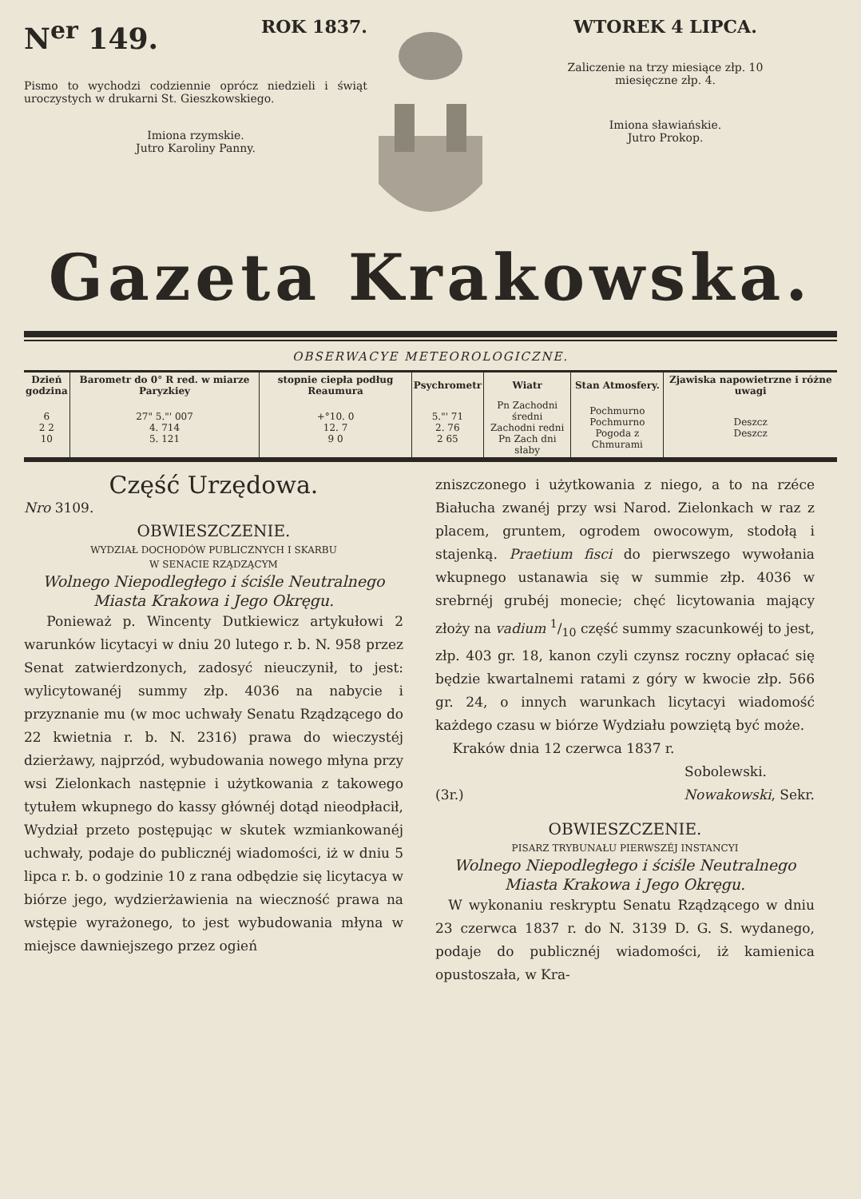N<sup>er</sup> 149. ROK 1837.
Pismo to wychodzi codziennie oprócz niedzieli i świąt uroczystych w drukarni St. Gieszkowskiego.
Imiona rzymskie.
Jutro Karoliny Panny.
WTOREK 4 LIPCA.
Zaliczenie na trzy miesiące złp. 10
miesięczne złp. 4.
Imiona sławiańskie.
Jutro Prokop.
Gazeta Krakowska.
OBSERWACYE METEOROLOGICZNE.
| Dzień godzina | Barometr do 0° R red. w miarze Paryzkiey | stopnie ciepła podług Reaumura | Psychrometr | Wiatr | Stan Atmosfery. | Zjawiska napowietrzne i różne uwagi |
| --- | --- | --- | --- | --- | --- | --- |
| 6 2 2 10 | 27" 5."' 007 4. 714 5. 121 | +°10. 0 12. 7 9 0 | 5."' 71 2. 76 2 65 | Pn Zachodni średni Zachodni redni Pn Zach dni słaby | Pochmurno Pochmurno Pogoda z Chmurami | Deszcz Deszcz |
Część Urzędowa.
Nro 3109.
OBWIESZCZENIE.
WYDZIAŁ DOCHODÓW PUBLICZNYCH I SKARBU
W SENACIE RZĄDZĄCYM
Wolnego Niepodległego i ściśle Neutralnego
Miasta Krakowa i Jego Okręgu.
Ponieważ p. Wincenty Dutkiewicz artykułowi 2 warunków licytacyi w dniu 20 lutego r. b. N. 958 przez Senat zatwierdzonych, zadosyć nieuczynił, to jest: wylicytowanéj summy złp. 4036 na nabycie i przyznanie mu (w moc uchwały Senatu Rządzącego do 22 kwietnia r. b. N. 2316) prawa do wieczystéj dzierżawy, najprzód, wybudowania nowego młyna przy wsi Zielonkach następnie i użytkowania z takowego tytułem wkupnego do kassy głównéj dotąd nieodpłacił, Wydział przeto postępując w skutek wzmiankowanéj uchwały, podaje do publicznéj wiadomości, iż w dniu 5 lipca r. b. o godzinie 10 z rana odbędzie się licytacya w biórze jego, wydzierżawienia na wieczność prawa na wstępie wyrażonego, to jest wybudowania młyna w miejsce dawniejszego przez ogień
zniszczonego i użytkowania z niego, a to na rzéce Białucha zwanéj przy wsi Narod. Zielonkach w raz z placem, gruntem, ogrodem owocowym, stodołą i stajenką. Praetium fisci do pierwszego wywołania wkupnego ustanawia się w summie złp. 4036 w srebrnéj grubéj monecie; chęć licytowania mający złoży na vadium 1/10 część summy szacunkowéj to jest, złp. 403 gr. 18, kanon czyli czynsz roczny opłacać się będzie kwartalnemi ratami z góry w kwocie złp. 566 gr. 24, o innych warunkach licytacyi wiadomość każdego czasu w biórze Wydziału powziętą być może.
Kraków dnia 12 czerwca 1837 r.
Sobolewski.
(3r.) Nowakowski, Sekr.
OBWIESZCZENIE.
PISARZ TRYBUNAŁU PIERWSZÉJ INSTANCYI
Wolnego Niepodległego i ściśle Neutralnego
Miasta Krakowa i Jego Okręgu.
W wykonaniu reskryptu Senatu Rządzącego w dniu 23 czerwca 1837 r. do N. 3139 D. G. S. wydanego, podaje do publicznéj wiadomości, iż kamienica opustoszała, w Kra-